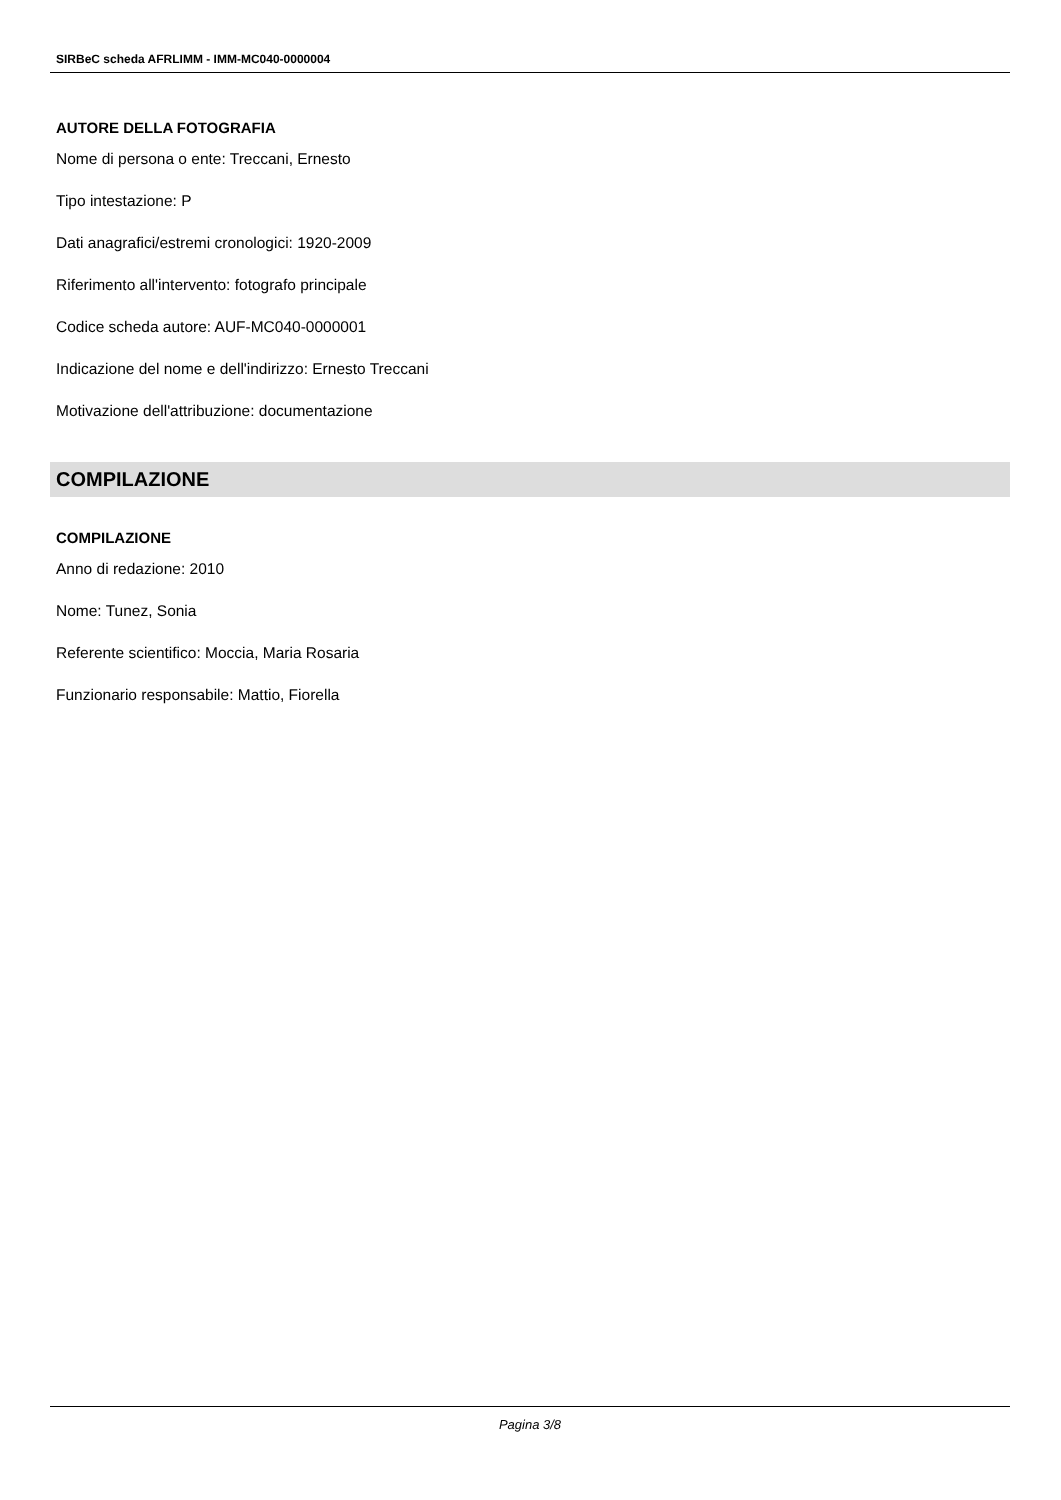SIRBeC scheda AFRLIMM - IMM-MC040-0000004
AUTORE DELLA FOTOGRAFIA
Nome di persona o ente: Treccani, Ernesto
Tipo intestazione: P
Dati anagrafici/estremi cronologici: 1920-2009
Riferimento all'intervento: fotografo principale
Codice scheda autore: AUF-MC040-0000001
Indicazione del nome e dell'indirizzo: Ernesto Treccani
Motivazione dell'attribuzione: documentazione
COMPILAZIONE
COMPILAZIONE
Anno di redazione: 2010
Nome: Tunez, Sonia
Referente scientifico: Moccia, Maria Rosaria
Funzionario responsabile: Mattio, Fiorella
Pagina 3/8